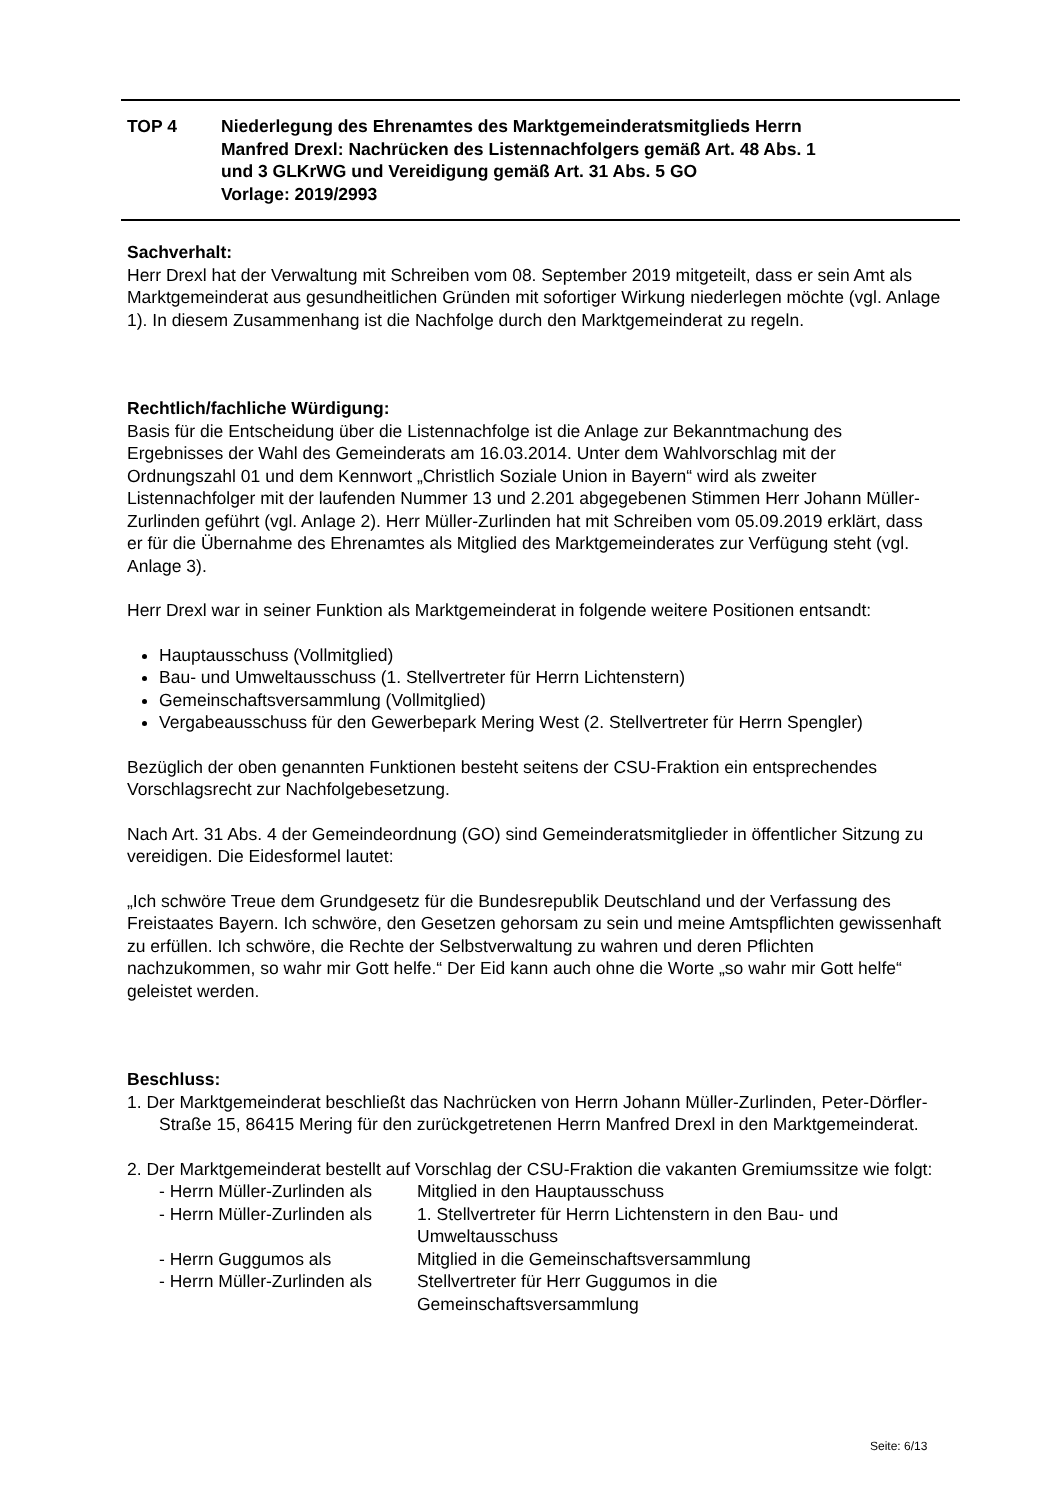| TOP 4 | Niederlegung des Ehrenamtes des Marktgemeinderatsmitglieds Herrn Manfred Drexl: Nachrücken des Listennachfolgers gemäß Art. 48 Abs. 1 und 3 GLKrWG und Vereidigung gemäß Art. 31 Abs. 5 GO Vorlage: 2019/2993 |
Sachverhalt:
Herr Drexl hat der Verwaltung mit Schreiben vom 08. September 2019 mitgeteilt, dass er sein Amt als Marktgemeinderat aus gesundheitlichen Gründen mit sofortiger Wirkung niederlegen möchte (vgl. Anlage 1). In diesem Zusammenhang ist die Nachfolge durch den Marktgemeinderat zu regeln.
Rechtlich/fachliche Würdigung:
Basis für die Entscheidung über die Listennachfolge ist die Anlage zur Bekanntmachung des Ergebnisses der Wahl des Gemeinderats am 16.03.2014. Unter dem Wahlvorschlag mit der Ordnungszahl 01 und dem Kennwort „Christlich Soziale Union in Bayern“ wird als zweiter Listennachfolger mit der laufenden Nummer 13 und 2.201 abgegebenen Stimmen Herr Johann Müller-Zurlinden geführt (vgl. Anlage 2). Herr Müller-Zurlinden hat mit Schreiben vom 05.09.2019 erklärt, dass er für die Übernahme des Ehrenamtes als Mitglied des Marktgemeinderates zur Verfügung steht (vgl. Anlage 3).
Herr Drexl war in seiner Funktion als Marktgemeinderat in folgende weitere Positionen entsandt:
Hauptausschuss (Vollmitglied)
Bau- und Umweltausschuss (1. Stellvertreter für Herrn Lichtenstern)
Gemeinschaftsversammlung (Vollmitglied)
Vergabeausschuss für den Gewerbepark Mering West (2. Stellvertreter für Herrn Spengler)
Bezüglich der oben genannten Funktionen besteht seitens der CSU-Fraktion ein entsprechendes Vorschlagsrecht zur Nachfolgebesetzung.
Nach Art. 31 Abs. 4 der Gemeindeordnung (GO) sind Gemeinderatsmitglieder in öffentlicher Sitzung zu vereidigen. Die Eidesformel lautet:
„Ich schwöre Treue dem Grundgesetz für die Bundesrepublik Deutschland und der Verfassung des Freistaates Bayern. Ich schwöre, den Gesetzen gehorsam zu sein und meine Amtspflichten gewissenhaft zu erfüllen. Ich schwöre, die Rechte der Selbstverwaltung zu wahren und deren Pflichten nachzukommen, so wahr mir Gott helfe.“ Der Eid kann auch ohne die Worte „so wahr mir Gott helfe“ geleistet werden.
Beschluss:
1. Der Marktgemeinderat beschließt das Nachrücken von Herrn Johann Müller-Zurlinden, Peter-Dörfler-Straße 15, 86415 Mering für den zurückgetretenen Herrn Manfred Drexl in den Marktgemeinderat.
2. Der Marktgemeinderat bestellt auf Vorschlag der CSU-Fraktion die vakanten Gremiumssitze wie folgt:
- Herrn Müller-Zurlinden als
Mitglied in den Hauptausschuss
- Herrn Müller-Zurlinden als
1. Stellvertreter für Herrn Lichtenstern in den Bau- und Umweltausschuss
- Herrn Guggumos als Mitglied in die Gemeinschaftsversammlung
- Herrn Müller-Zurlinden als
Stellvertreter für Herr Guggumos in die Gemeinschaftsversammlung
Seite: 6/13